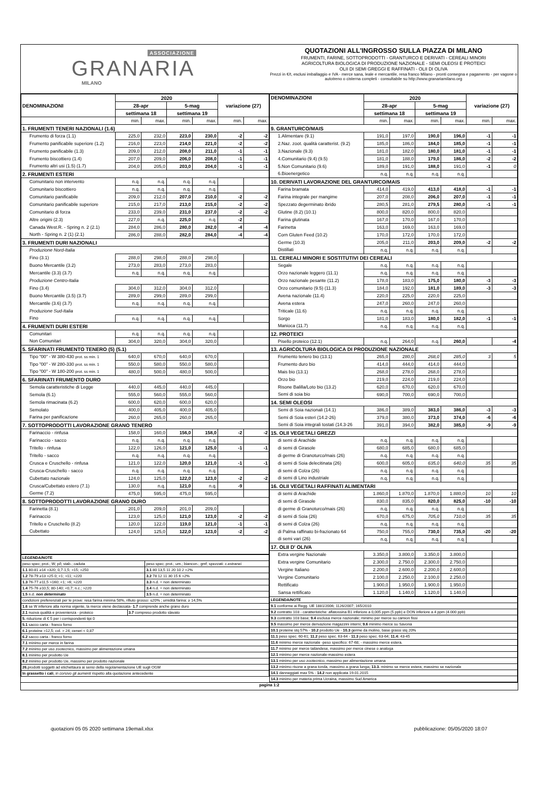ASSOCIAZIONE
GRANARIA
MILANO
QUOTAZIONI ALL'INGROSSO SULLA PIAZZA DI MILANO
FRUMENTI, FARINE, SOTTOPRODOTTI - GRANTURCO E DERIVATI - CEREALI MINORI
AGRICOLTURA BIOLOGICA DI PRODUZIONE NAZIONALE - SEMI OLEOSI E PROTEICI
OLII DI SEMI GREGGI E RAFFINATI - OLII DI OLIVA
Prezzi in €/t, esclusi imballaggio e IVA - merce sana, leale e mercantile, resa franco Milano - pronti consegna e pagamento - per vagone o autotreno o cisterna completi - consultabile su http://www.granariamilano.org
| DENOMINAZIONI | 2020 | | | | variazione (27) | |
| --- | --- | --- | --- | --- | --- | --- |
| | 28-apr | | 5-mag | | | |
| | settimana 18 | | settimana 19 | | | |
| | min. | max. | min. | max. | min. | max. |
| 1. FRUMENTI TENERI NAZIONALI (1.6) | | | | | | |
| Frumento di forza (1.1) | 225,0 | 232,0 | 223,0 | 230,0 | -2 | -2 |
| Frumento panificabile superiore (1.2) | 216,0 | 223,0 | 214,0 | 221,0 | -2 | -2 |
| Frumento panificabile (1.3) | 209,0 | 212,0 | 208,0 | 211,0 | -1 | -1 |
| Frumento biscottiero (1.4) | 207,0 | 209,0 | 206,0 | 208,0 | -1 | -1 |
| Frumento altri usi (1.5) (1.7) | 204,0 | 205,0 | 203,0 | 204,0 | -1 | -1 |
| 2. FRUMENTI ESTERI | | | | | | |
| Comunitario non intervento | n.q. | n.q. | n.q. | n.q. | | |
| Comunitario biscottiero | n.q. | n.q. | n.q. | n.q. | | |
| Comunitario panificabile | 209,0 | 212,0 | 207,0 | 210,0 | -2 | -2 |
| Comunitario panificabile superiore | 215,0 | 217,0 | 213,0 | 215,0 | -2 | -2 |
| Comunitario di forza | 233,0 | 239,0 | 231,0 | 237,0 | -2 | -2 |
| Altre origini (2.3) | 227,0 | n.q. | 225,0 | n.q. | -2 | |
| Canada West.R. - Spring n. 2 (2.1) | 284,0 | 286,0 | 280,0 | 282,0 | -4 | -4 |
| North - Spring n. 2 (1) (2.1) | 286,0 | 288,0 | 282,0 | 284,0 | -4 | -4 |
| 3. FRUMENTI DURI NAZIONALI | | | | | | |
| Produzione Nord-Italia | | | | | | |
| Fino (3.1) | 288,0 | 298,0 | 288,0 | 298,0 | | |
| Buono Mercantile (3.2) | 273,0 | 283,0 | 273,0 | 283,0 | | |
| Mercantile (3.3) (3.7) | n.q. | n.q. | n.q. | n.q. | | |
| Produzione Centro-Italia | | | | | | |
| Fino (3.4) | 304,0 | 312,0 | 304,0 | 312,0 | | |
| Buono Mercantile (3.5) (3.7) | 289,0 | 299,0 | 289,0 | 299,0 | | |
| Mercantile (3.6) (3.7) | n.q. | n.q. | n.q. | n.q. | | |
| Produzione Sud-Italia | | | | | | |
| Fino | n.q. | n.q. | n.q. | n.q. | | |
| 4. FRUMENTI DURI ESTERI | | | | | | |
| Comunitari | n.q. | n.q. | n.q. | n.q. | | |
| Non Comunitari | 304,0 | 320,0 | 304,0 | 320,0 | | |
| 5. SFARINATI FRUMENTO TENERO (5) (5.1) | | | | | | |
| Tipo "00" - W 380-430 prot. ss min. 1 | 640,0 | 670,0 | 640,0 | 670,0 | | |
| Tipo "00" - W 280-330 prot. ss min. 1 | 550,0 | 580,0 | 550,0 | 580,0 | | |
| Tipo "00" - W 180-200 prot. ss min. 1 | 480,0 | 500,0 | 480,0 | 500,0 | | |
| 6. SFARINATI FRUMENTO DURO | | | | | | |
| Semola caratteristiche di Legge | 440,0 | 445,0 | 440,0 | 445,0 | | |
| Semola (6.1) | 555,0 | 560,0 | 555,0 | 560,0 | | |
| Semola rimacinata (6.2) | 600,0 | 620,0 | 600,0 | 620,0 | | |
| Semolato | 400,0 | 405,0 | 400,0 | 405,0 | | |
| Farina per panificazione | 260,0 | 265,0 | 260,0 | 265,0 | | |
| 7. SOTTOPRODOTTI LAVORAZIONE GRANO TENERO | | | | | | |
| Farinaccio - rinfusa | 158,0 | 160,0 | 156,0 | 158,0 | -2 | -2 |
| Farinaccio - sacco | n.q. | n.q. | n.q. | n.q. | | |
| Tritello - rinfusa | 122,0 | 126,0 | 121,0 | 125,0 | -1 | -1 |
| Tritello - sacco | n.q. | n.q. | n.q. | n.q. | | |
| Crusca e Cruschello - rinfusa | 121,0 | 122,0 | 120,0 | 121,0 | -1 | -1 |
| Crusca-Cruschello - sacco | n.q. | n.q. | n.q. | n.q. | | |
| Cubettato nazionale | 124,0 | 125,0 | 122,0 | 123,0 | -2 | -2 |
| Crusca/Cubettato estero (7.1) | 130,0 | n.q. | 121,0 | n.q. | -9 | |
| Germe (7.2) | 475,0 | 595,0 | 475,0 | 595,0 | | |
| 8. SOTTOPRODOTTI LAVORAZIONE GRANO DURO | | | | | | |
| Farinetta (8.1) | 201,0 | 209,0 | 201,0 | 209,0 | | |
| Farinaccio | 123,0 | 125,0 | 121,0 | 123,0 | -2 | -2 |
| Tritello e Cruschello (8.2) | 120,0 | 122,0 | 119,0 | 121,0 | -1 | -1 |
| Cubettato | 124,0 | 125,0 | 122,0 | 123,0 | -2 | -2 |
| LEGENDA/NOTE | | |
| peso spec; prot.; W; p/l; stab.; caduta | | peso spec; prot.; um.; biancon.; gmf; spezzati: c.estranei |
| 1.1 80-81 ≥14 >320; 0,7-1,5; >15; >250 | | 3.1 80 13,5 11 20 10 2 <2% |
| 1.2 78-79 ≥13 >25 0; <1; >11; >220 | | 3.2 78 12 11 30 15 6 >2% |
| 1.3 76-77 ≥11,5 >160; <1; >6; >220 | | 3.3 n.d. = non determinato |
| 1.4 75-76 ≥10,5; 80-140; <0,7; n.c.; >220 | | 3.4 n.d. = non determinato |
| 1.5 n.d. non determinato | | 3.5 n.d. = non determinato |
| condizioni preferenziali per le prove: resa farina minima 58%, rifiuto grosso: ≤20% ; umidità farina: ≥ 14,5% | | |
| 1.6 se W inferiore alla norma vigente, la merce viene declassata- 1.7 comprende anche grano duro | | |
| 2.1 nuova qualità e provenienza - proteico | 3.7 compreso prodotto slavato | |
| 5. riduzione di € 5 per i corrispondenti tipi 0 | | |
| 5.1 sacco carta - franco forno | | |
| 6.1 proteine >12,5; col. > 24; ceneri < 0,87 | | |
| 6.2 sacco carta - franco forno | | |
| 7.1 minimo per merce in farina | | |
| 7.2 minimo per uso zootecnico, massimo per alimentazione umana | | |
| 8.1 minimo per prodotto Ue | | |
| 8.2 minimo per prodotto Ue, massimo per prodotto nazionale | | |
| 26. prodotti soggetti ad etichettaura ai sensi della regolamentazione UE sugli OGM | | |
| In grassetto i cali , in corsivo gli aumenti rispetto alla quotazione antecedente | | |
| DENOMINAZIONI | 2020 | | | | variazione (27) | |
| --- | --- | --- | --- | --- | --- | --- |
| | 28-apr | | 5-mag | | | |
| | settimana 18 | | settimana 19 | | | |
| | min. | max. | min. | max. | min. | max. |
| 9. GRANTURCO/MAIS | | | | | | |
| 1.Alimentare (9.1) | 191,0 | 197,0 | 190,0 | 196,0 | -1 | -1 |
| 2.Naz. zoot. qualità caratterist. (9.2) | 185,0 | 186,0 | 184,0 | 185,0 | -1 | -1 |
| 3.Nazionale (9.3) | 181,0 | 182,0 | 180,0 | 181,0 | -1 | -1 |
| 4.Comunitario (9.4) (9.5) | 181,0 | 188,0 | 179,0 | 186,0 | -2 | -2 |
| 5.Non Comunitario (9.6) | 189,0 | 191,0 | 188,0 | 191,0 | -1 | 0 |
| 6.Bioenergetico | n.q. | n.q. | n.q. | n.q. | | |
| 10. DERIVATI LAVORAZIONE DEL GRANTURCO/MAIS | | | | | | |
| Farina bramata | 414,0 | 419,0 | 413,0 | 418,0 | -1 | -1 |
| Farina integrale per mangime | 207,0 | 208,0 | 206,0 | 207,0 | -1 | -1 |
| Spezzato degerminato ibrido | 280,5 | 281,0 | 279,5 | 280,0 | -1 | -1 |
| Glutine (8.2) (10.1) | 800,0 | 820,0 | 800,0 | 820,0 | | |
| Farina glutinata | 167,0 | 170,0 | 167,0 | 170,0 | | |
| Farinetta | 163,0 | 169,0 | 163,0 | 169,0 | | |
| Corn Gluten Feed (10.2) | 170,0 | 172,0 | 170,0 | 172,0 | | |
| Germe (10.3) | 205,0 | 211,0 | 203,0 | 209,0 | -2 | -2 |
| Distillati | n.q. | n.q. | n.q. | n.q. | | |
| 11. CEREALI MINORI E SOSTITUTIVI DEI CEREALI | | | | | | |
| Segale | n.q. | n.q. | n.q. | n.q. | | |
| Orzo nazionale leggero (11.1) | n.q. | n.q. | n.q. | n.q. | | |
| Orzo nazionale pesante (11.2) | 178,0 | 183,0 | 175,0 | 180,0 | -3 | -3 |
| Orzo comunitario (9.5) (11.3) | 184,0 | 192,0 | 181,0 | 189,0 | -3 | -3 |
| Avena nazionale (11.4) | 220,0 | 225,0 | 220,0 | 225,0 | | |
| Avena estera | 247,0 | 260,0 | 247,0 | 260,0 | | |
| Triticale (11.6) | n.q. | n.q. | n.q. | n.q. | | |
| Sorgo | 181,0 | 183,0 | 180,0 | 182,0 | -1 | -1 |
| Manioca (11.7) | n.q. | n.q. | n.q. | n.q. | | |
| 12. PROTEICI | | | | | | |
| Pisello proteico (12.1) | n.q. | 264,0 | n.q. | 260,0 | | -4 |
| 13. AGRICOLTURA BIOLOGICA DI PRODUZIONE NAZIONALE | | | | | | |
| Frumento tenero bio (13.1) | 265,0 | 280,0 | 268,0 | 285,0 | 3 | 5 |
| Frumento duro bio | 414,0 | 444,0 | 414,0 | 444,0 | | |
| Mais bio (13.1) | 268,0 | 278,0 | 268,0 | 278,0 | | |
| Orzo bio | 219,0 | 224,0 | 219,0 | 224,0 | | |
| Risone Balilla/Loto bio (13.2) | 620,0 | 670,0 | 620,0 | 670,0 | | |
| Semi di soia bio | 690,0 | 700,0 | 690,0 | 700,0 | | |
| 14. SEMI OLEOSI | | | | | | |
| Semi di Soia nazionali (14.1) | 386,0 | 389,0 | 383,0 | 386,0 | -3 | -3 |
| Semi di Soia esteri (14.2-26) | 379,0 | 380,0 | 373,0 | 374,0 | -6 | -6 |
| Semi di Soia integrali tostati (14.3-26 | 391,0 | 394,0 | 382,0 | 385,0 | -9 | -9 |
| 15. OLII VEGETALI GREZZI | | | | | | |
| di semi di Arachide | n.q. | n.q. | n.q. | n.q. | | |
| di semi di Girasole | 680,0 | 685,0 | 680,0 | 685,0 | | |
| di germe di Granoturco/mais (26) | n.q. | n.q. | n.q. | n.q. | | |
| di semi di Soia delecitinata (26) | 600,0 | 605,0 | 635,0 | 640,0 | 35 | 35 |
| di semi di Colza (26) | n.q. | n.q. | n.q. | n.q. | | |
| di semi di Lino industriale | n.q. | n.q. | n.q. | n.q. | | |
| 16. OLII VEGETALI RAFFINATI ALIMENTARI | | | | | | |
| di semi di Arachide | 1.860,0 | 1.870,0 | 1.870,0 | 1.880,0 | 10 | 10 |
| di semi di Girasole | 830,0 | 835,0 | 820,0 | 825,0 | -10 | -10 |
| di germe di Granoturco/mais (26) | n.q. | n.q. | n.q. | n.q. | | |
| di semi di Soia (26) | 670,0 | 675,0 | 705,0 | 710,0 | 35 | 35 |
| di semi di Colza (26) | n.q. | n.q. | n.q. | n.q. | | |
| di Palma raffinato bi-frazionato 64 | 750,0 | 755,0 | 730,0 | 735,0 | -20 | -20 |
| di semi vari (26) | n.q. | n.q. | n.q. | n.q. | | |
| 17. OLII D' OLIVA | | | | | | |
| Extra vergine Nazionale | 3.350,0 | 3.800,0 | 3.350,0 | 3.800,0 | | |
| Extra vergine Comunitario | 2.300,0 | 2.750,0 | 2.300,0 | 2.750,0 | | |
| Vergine Italiano | 2.200,0 | 2.600,0 | 2.200,0 | 2.600,0 | | |
| Vergine Comunitario | 2.100,0 | 2.250,0 | 2.100,0 | 2.250,0 | | |
| Rettificato | 1.900,0 | 1.950,0 | 1.900,0 | 1.950,0 | | |
| Sansa rettificato | 1.120,0 | 1.140,0 | 1.120,0 | 1.140,0 | | |
| LEGENDA/NOTE |
| 9.1 conforme ai Regg. UE 1881/2006; 1126/2007; 165/2010 |
| 9.2 contratto 103 - caratteristiche: aflatossina B1 inferiore a 0,005 ppm (5 ppb) e DON inferiore a 4 ppm (4.000 ppb) |
| 9.3 contratto 103 base; 9.4 esclusa merce nazionale; minimo per merce su camion fissi |
| 9.5 massimo per merce derivazione magazzini interni; 9.6 minimo merce su Savona |
| 10.1 proteine stq 57% - 10.2 prodotto Ue - 10.3 germe da molino, base grassi stq 20% |
| 11.1 peso spec. 60-61; 11.2 peso spec. 63-64 - 11.3 peso spec. 63-64; 11.4: 43-45 |
| 11.6 minimo merce nazionale -peso specifico: 67-68; - massimo merce estera. |
| 11.7 minimo per merce tailandese, massimo per merce cinese o analoga |
| 12.1 minimo per merce nazionale-massimo estera |
| 13.1 minimo per uso zootecnico, massimo per alimentazione umana |
| 13.2 minimo risone a grana tonda, massimo a grana lunga ; 13.3. minimo se merce estera; massimo se nazionale |
| 14.1 danneggiati max 5% - 14.2 non applicata 19.01.2015 |
| 14.3 minimo per materia prima Ucraina, massimo Sud America |
pagina 1:2
quotazioni 05 05 2020 settimana 19email.xlsx pubblicazione: 05/05/2020 18:07